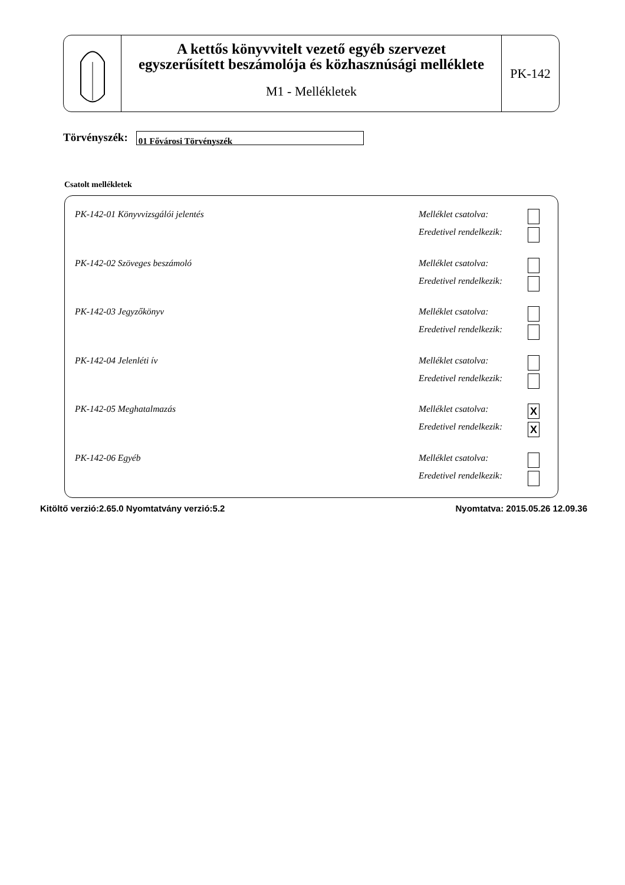A kettős könyvvitelt vezető egyéb szervezet
egyszerűsített beszámolója és közhasznúsági melléklete
M1 - Mellékletek
PK-142
Törvényszék:
01 Fővárosi Törvényszék
Csatolt mellékletek
PK-142-01 Könyvvizsgálói jelentés
Melléklet csatolva:
Eredetivel rendelkezik:
PK-142-02 Szöveges beszámoló
Melléklet csatolva:
Eredetivel rendelkezik:
PK-142-03 Jegyzőkönyv
Melléklet csatolva:
Eredetivel rendelkezik:
PK-142-04 Jelenléti ív
Melléklet csatolva:
Eredetivel rendelkezik:
PK-142-05 Meghatalmazás
Melléklet csatolva:
Eredetivel rendelkezik:
X
X
PK-142-06 Egyéb
Melléklet csatolva:
Eredetivel rendelkezik:
Kitöltő verzió:2.65.0 Nyomtatvány verzió:5.2 Nyomtatva: 2015.05.26 12.09.36